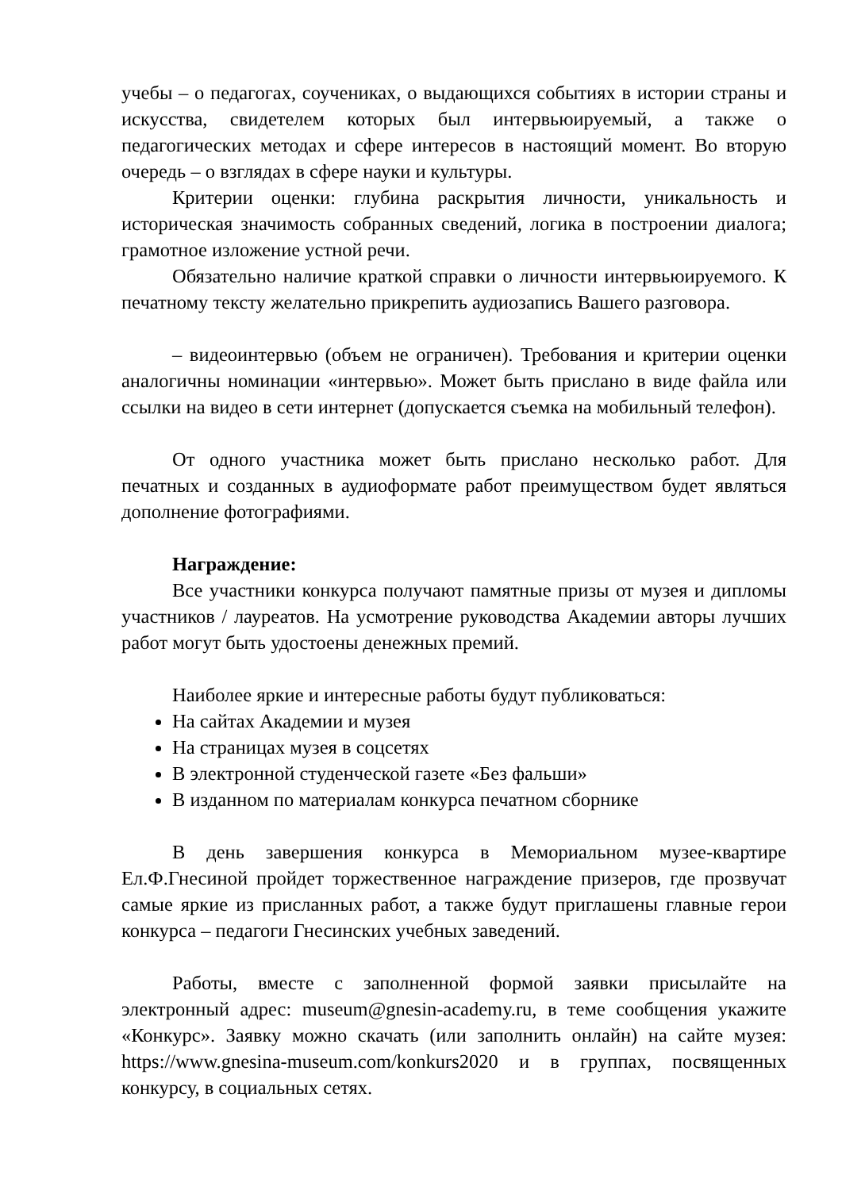учебы – о педагогах, соучениках, о выдающихся событиях в истории страны и искусства, свидетелем которых был интервьюируемый, а также о педагогических методах и сфере интересов в настоящий момент. Во вторую очередь – о взглядах в сфере науки и культуры.
Критерии оценки: глубина раскрытия личности, уникальность и историческая значимость собранных сведений, логика в построении диалога; грамотное изложение устной речи.
Обязательно наличие краткой справки о личности интервьюируемого. К печатному тексту желательно прикрепить аудиозапись Вашего разговора.
– видеоинтервью (объем не ограничен). Требования и критерии оценки аналогичны номинации «интервью». Может быть прислано в виде файла или ссылки на видео в сети интернет (допускается съемка на мобильный телефон).
От одного участника может быть прислано несколько работ. Для печатных и созданных в аудиоформате работ преимуществом будет являться дополнение фотографиями.
Награждение:
Все участники конкурса получают памятные призы от музея и дипломы участников / лауреатов. На усмотрение руководства Академии авторы лучших работ могут быть удостоены денежных премий.
Наиболее яркие и интересные работы будут публиковаться:
На сайтах Академии и музея
На страницах музея в соцсетях
В электронной студенческой газете «Без фальши»
В изданном по материалам конкурса печатном сборнике
В день завершения конкурса в Мемориальном музее-квартире Ел.Ф.Гнесиной пройдет торжественное награждение призеров, где прозвучат самые яркие из присланных работ, а также будут приглашены главные герои конкурса – педагоги Гнесинских учебных заведений.
Работы, вместе с заполненной формой заявки присылайте на электронный адрес: museum@gnesin-academy.ru, в теме сообщения укажите «Конкурс». Заявку можно скачать (или заполнить онлайн) на сайте музея: https://www.gnesina-museum.com/konkurs2020 и в группах, посвященных конкурсу, в социальных сетях.